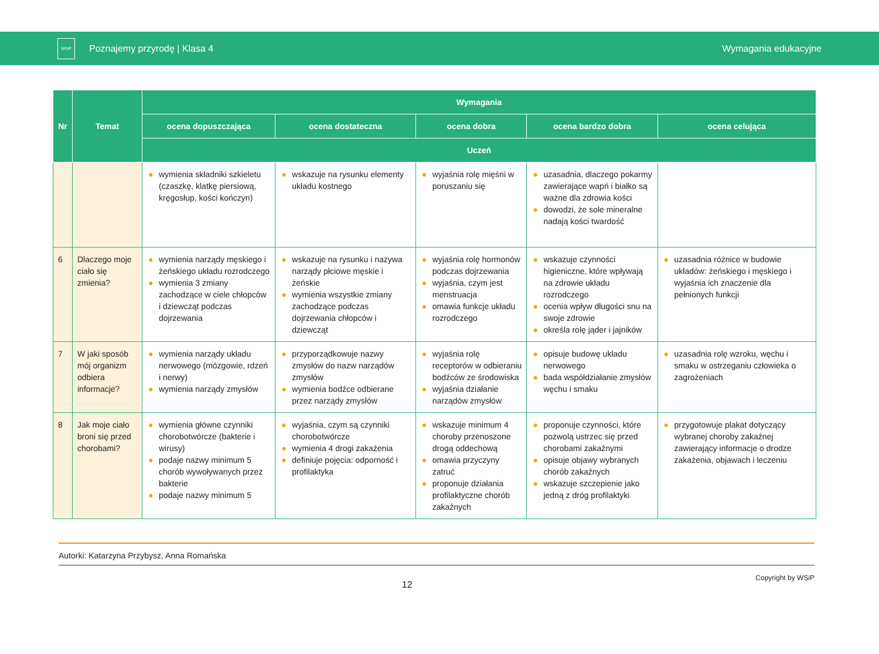WSiP
Poznajemy przyrodę | Klasa 4 Wymagania edukacyjne
| Nr | Temat | Wymagania | | | | |
| --- | --- | --- | --- | --- | --- | --- |
| | | ocena dopuszczająca | ocena dostateczna | ocena dobra | ocena bardzo dobra | ocena celująca |
| | | Uczeń | | | | |
| | | ● wymienia składniki szkieletu (czaszkę, klatkę piersiową, kręgosłup, kości kończyn) | ● wskazuje na rysunku elementy układu kostnego | ● wyjaśnia rolę mięśni w poruszaniu się | ● uzasadnia, dlaczego pokarmy zawierające wapń i białko są ważne dla zdrowia kości ● dowodzi, że sole mineralne nadają kości twardość | |
| 6 | Dlaczego moje ciało się zmienia? | ● wymienia narządy męskiego i żeńskiego układu rozrodczego ● wymienia 3 zmiany zachodzące w ciele chłopców i dziewcząt podczas dojrzewania | ● wskazuje na rysunku i nazywa narządy płciowe męskie i żeńskie ● wymienia wszystkie zmiany zachodzące podczas dojrzewania chłopców i dziewcząt | ● wyjaśnia rolę hormonów podczas dojrzewania ● wyjaśnia, czym jest menstruacja ● omawia funkcje układu rozrodczego | ● wskazuje czynności higieniczne, które wpływają na zdrowie układu rozrodczego ● ocenia wpływ długości snu na swoje zdrowie ● określa rolę jąder i jajników | ● uzasadnia różnice w budowie układów: żeńskiego i męskiego i wyjaśnia ich znaczenie dla pełnionych funkcji |
| 7 | W jaki sposób mój organizm odbiera informacje? | ● wymienia narządy układu nerwowego (mózgowie, rdzeń i nerwy) ● wymienia narządy zmysłów | ● przyporządkowuje nazwy zmysłów do nazw narządów zmysłów ● wymienia bodźce odbierane przez narządy zmysłów | ● wyjaśnia rolę receptorów w odbieraniu bodźców ze środowiska ● wyjaśnia działanie narządów zmysłów | ● opisuje budowę układu nerwowego ● bada współdziałanie zmysłów węchu i smaku | ● uzasadnia rolę wzroku, węchu i smaku w ostrzeganiu człowieka o zagrożeniach |
| 8 | Jak moje ciało broni się przed chorobami? | ● wymienia główne czynniki chorobotwórcze (bakterie i wirusy) ● podaje nazwy minimum 5 chorób wywoływanych przez bakterie ● podaje nazwy minimum 5 | ● wyjaśnia, czym są czynniki chorobotwórcze ● wymienia 4 drogi zakażenia ● definiuje pojęcia: odporność i profilaktyka | ● wskazuje minimum 4 choroby przenoszone drogą oddechową ● omawia przyczyny zatruć ● proponuje działania profilaktyczne chorób zakaźnych | ● proponuje czynności, które pozwolą ustrzec się przed chorobami zakaźnymi ● opisuje objawy wybranych chorób zakaźnych ● wskazuje szczepienie jako jedną z dróg profilaktyki | ● przygotowuje plakat dotyczący wybranej choroby zakaźnej zawierający informacje o drodze zakażenia, objawach i leczeniu |
Autorki: Katarzyna Przybysz, Anna Romańska
12
Copyright by WSiP